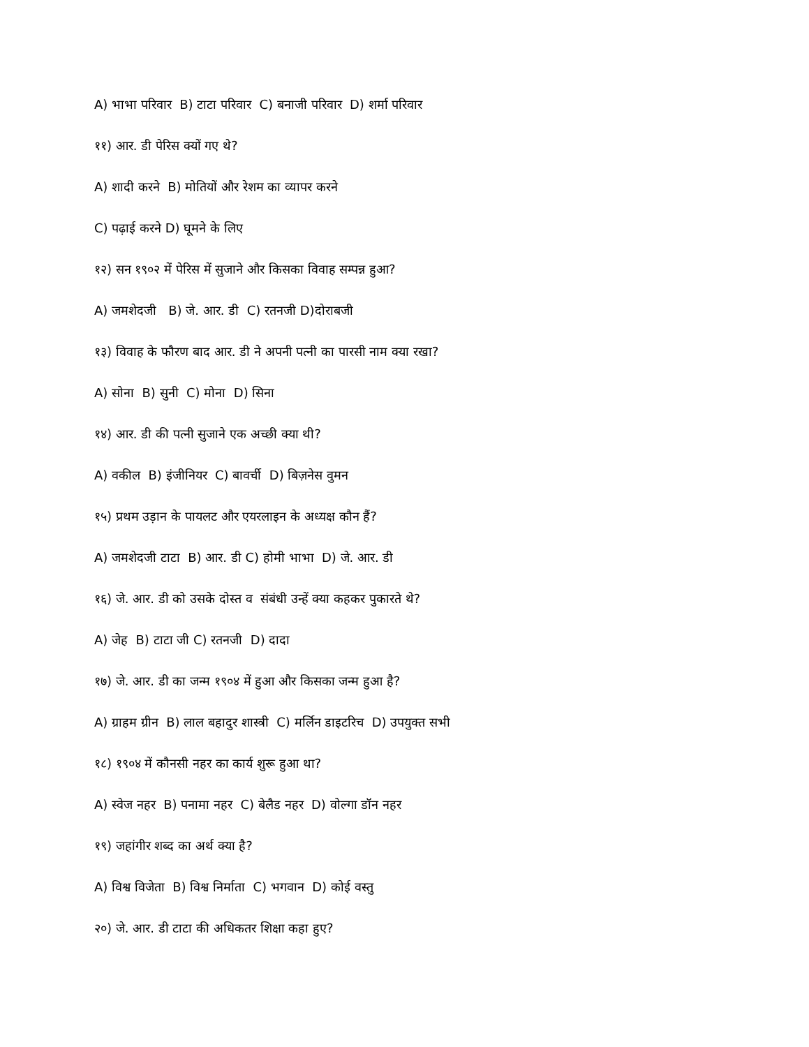A) भाभा परिवार B) टाटा परिवार C) बनाजी परिवार D) शर्मा परिवार
११) आर. डी पेरिस क्यों गए थे?
A) शादी करने B) मोतियों और रेशम का व्यापर करने
C) पढ़ाई करने D) घूमने के लिए
१२) सन १९०२ में पेरिस में सुजाने और किसका विवाह सम्पन्न हुआ?
A) जमशेदजी B) जे. आर. डी C) रतनजी D)दोराबजी
१३) विवाह के फौरण बाद आर. डी ने अपनी पत्नी का पारसी नाम क्या रखा?
A) सोना B) सुनी C) मोना D) सिना
१४) आर. डी की पत्नी सुजाने एक अच्छी क्या थी?
A) वकील B) इंजीनियर C) बावर्ची D) बिज़नेस वुमन
१५) प्रथम उड़ान के पायलट और एयरलाइन के अध्यक्ष कौन हैं?
A) जमशेदजी टाटा B) आर. डी C) होमी भाभा D) जे. आर. डी
१६) जे. आर. डी को उसके दोस्त व संबंधी उन्हें क्या कहकर पुकारते थे?
A) जेह B) टाटा जी C) रतनजी D) दादा
१७) जे. आर. डी का जन्म १९०४ में हुआ और किसका जन्म हुआ है?
A) ग्राहम ग्रीन B) लाल बहादुर शास्त्री C) मर्लिन डाइटरिच D) उपयुक्त सभी
१८) १९०४ में कौनसी नहर का कार्य शुरू हुआ था?
A) स्वेज नहर B) पनामा नहर C) बेलैड नहर D) वोल्गा डॉन नहर
१९) जहांगीर शब्द का अर्थ क्या है?
A) विश्व विजेता B) विश्व निर्माता C) भगवान D) कोई वस्तु
२०) जे. आर. डी टाटा की अधिकतर शिक्षा कहा हुए?